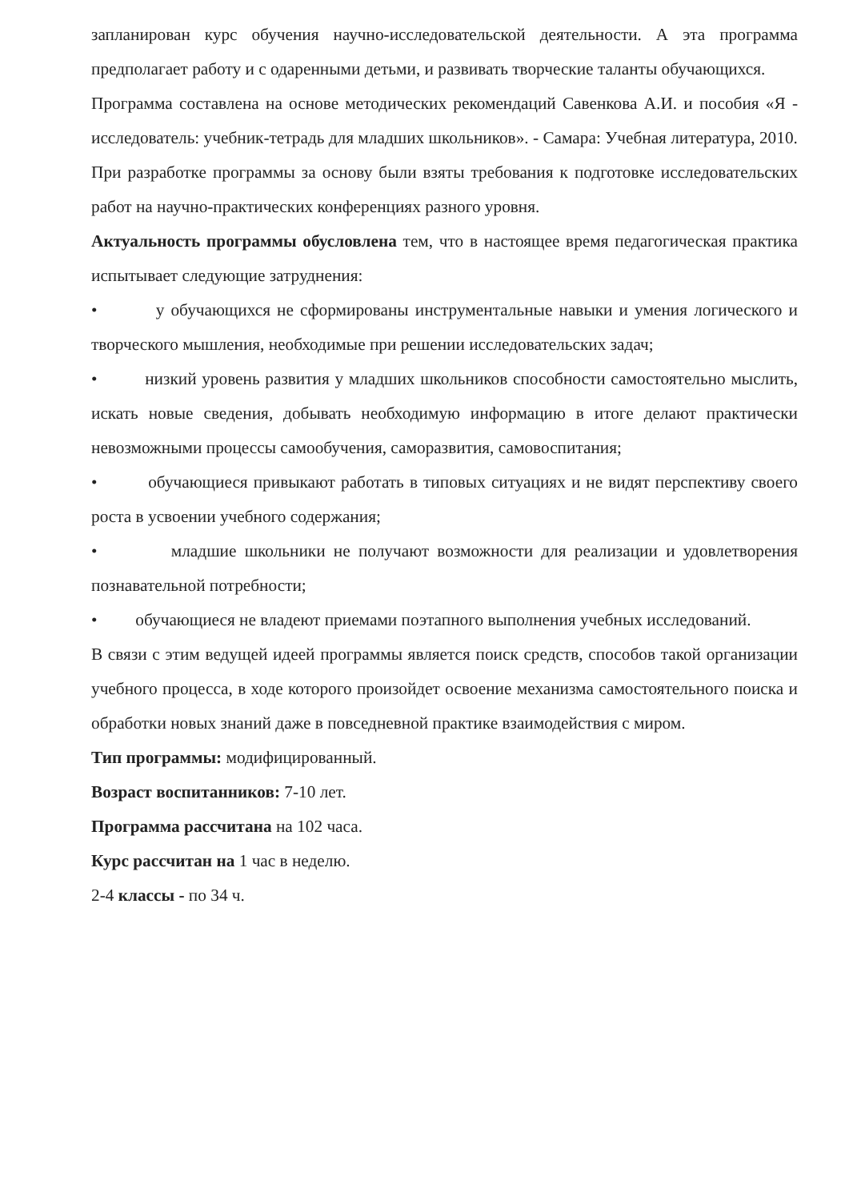запланирован курс обучения научно-исследовательской деятельности. А эта программа предполагает работу и с одаренными детьми, и развивать творческие таланты обучающихся.
Программа составлена на основе методических рекомендаций Савенкова А.И. и пособия «Я - исследователь: учебник-тетрадь для младших школьников». - Самара: Учебная литература, 2010.
При разработке программы за основу были взяты требования к подготовке исследовательских работ на научно-практических конференциях разного уровня.
Актуальность программы обусловлена тем, что в настоящее время педагогическая практика испытывает следующие затруднения:
• у обучающихся не сформированы инструментальные навыки и умения логического и творческого мышления, необходимые при решении исследовательских задач;
• низкий уровень развития у младших школьников способности самостоятельно мыслить, искать новые сведения, добывать необходимую информацию в итоге делают практически невозможными процессы самообучения, саморазвития, самовоспитания;
• обучающиеся привыкают работать в типовых ситуациях и не видят перспективу своего роста в усвоении учебного содержания;
• младшие школьники не получают возможности для реализации и удовлетворения познавательной потребности;
• обучающиеся не владеют приемами поэтапного выполнения учебных исследований.
В связи с этим ведущей идеей программы является поиск средств, способов такой организации учебного процесса, в ходе которого произойдет освоение механизма самостоятельного поиска и обработки новых знаний даже в повседневной практике взаимодействия с миром.
Тип программы: модифицированный.
Возраст воспитанников: 7-10 лет.
Программа рассчитана на 102 часа.
Курс рассчитан на 1 час в неделю.
2-4 классы - по 34 ч.